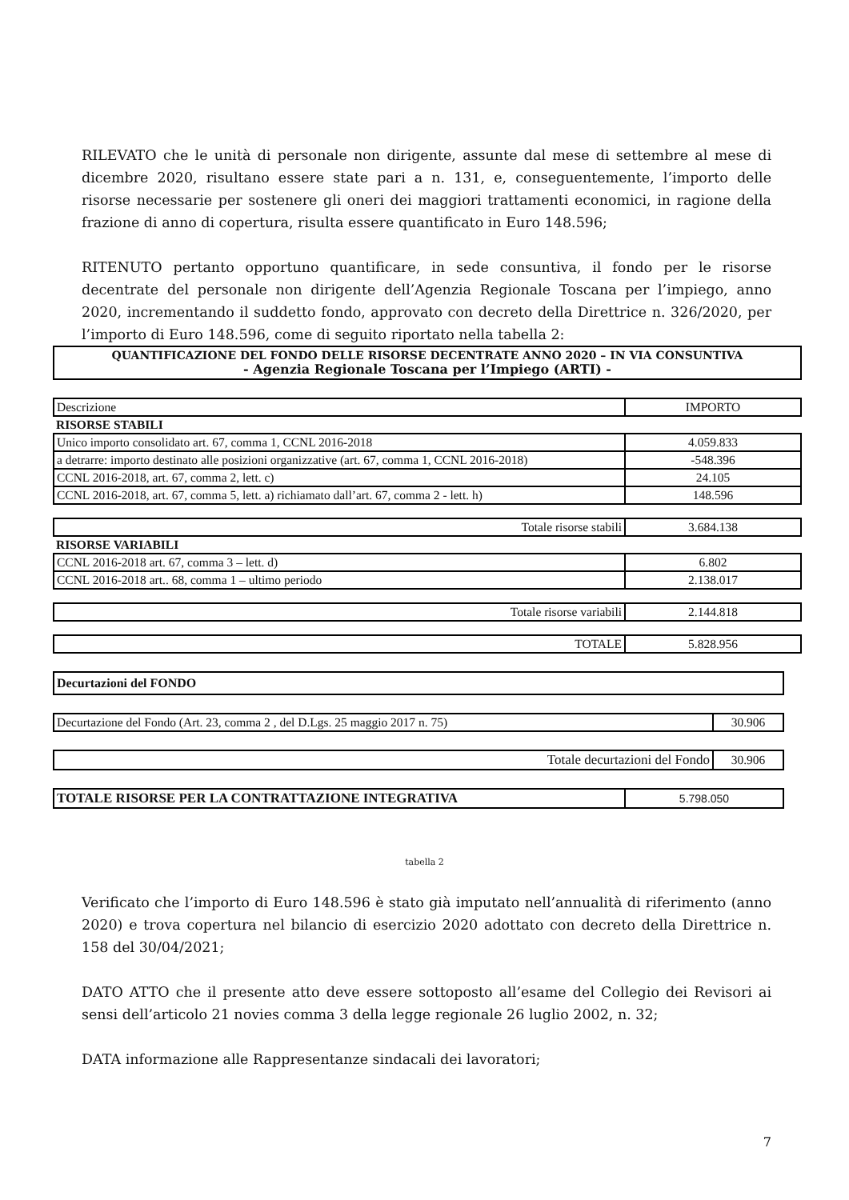RILEVATO che le unità di personale non dirigente, assunte dal mese di settembre al mese di dicembre 2020, risultano essere state pari a n. 131, e, conseguentemente, l’importo delle risorse necessarie per sostenere gli oneri dei maggiori trattamenti economici, in ragione della frazione di anno di copertura, risulta essere quantificato in Euro 148.596;
RITENUTO pertanto opportuno quantificare, in sede consuntiva, il fondo per le risorse decentrate del personale non dirigente dell’Agenzia Regionale Toscana per l’impiego, anno 2020, incrementando il suddetto fondo, approvato con decreto della Direttrice n. 326/2020, per l’importo di Euro 148.596, come di seguito riportato nella tabella 2:
QUANTIFICAZIONE DEL FONDO DELLE RISORSE DECENTRATE ANNO 2020 – IN VIA CONSUNTIVA
- Agenzia Regionale Toscana per l’Impiego (ARTI) -
| Descrizione | IMPORTO |
| RISORSE STABILI | |
| Unico importo consolidato art. 67, comma 1, CCNL 2016-2018 | 4.059.833 |
| a detrarre: importo destinato alle posizioni organizzative (art. 67, comma 1, CCNL 2016-2018) | -548.396 |
| CCNL 2016-2018, art. 67, comma 2, lett. c) | 24.105 |
| CCNL 2016-2018, art. 67, comma 5, lett. a) richiamato dall’art. 67, comma 2 - lett. h) | 148.596 |
| Totale risorse stabili | 3.684.138 |
| RISORSE VARIABILI | |
| CCNL 2016-2018 art. 67, comma 3 – lett. d) | 6.802 |
| CCNL 2016-2018 art.. 68, comma 1 – ultimo periodo | 2.138.017 |
| Totale risorse variabili | 2.144.818 |
| TOTALE | 5.828.956 |
| Decurtazioni del FONDO |
| Decurtazione del Fondo (Art. 23, comma 2 , del D.Lgs. 25 maggio 2017 n. 75) | 30.906 |
| Totale decurtazioni del Fondo | 30.906 |
| TOTALE RISORSE PER LA CONTRATTAZIONE INTEGRATIVA | 5.798.050 |
tabella 2
Verificato che l’importo di Euro 148.596 è stato già imputato nell’annualità di riferimento (anno 2020) e trova copertura nel bilancio di esercizio 2020 adottato con decreto della Direttrice n. 158 del 30/04/2021;
DATO ATTO che il presente atto deve essere sottoposto all’esame del Collegio dei Revisori ai sensi dell’articolo 21 novies comma 3 della legge regionale 26 luglio 2002, n. 32;
DATA informazione alle Rappresentanze sindacali dei lavoratori;
7